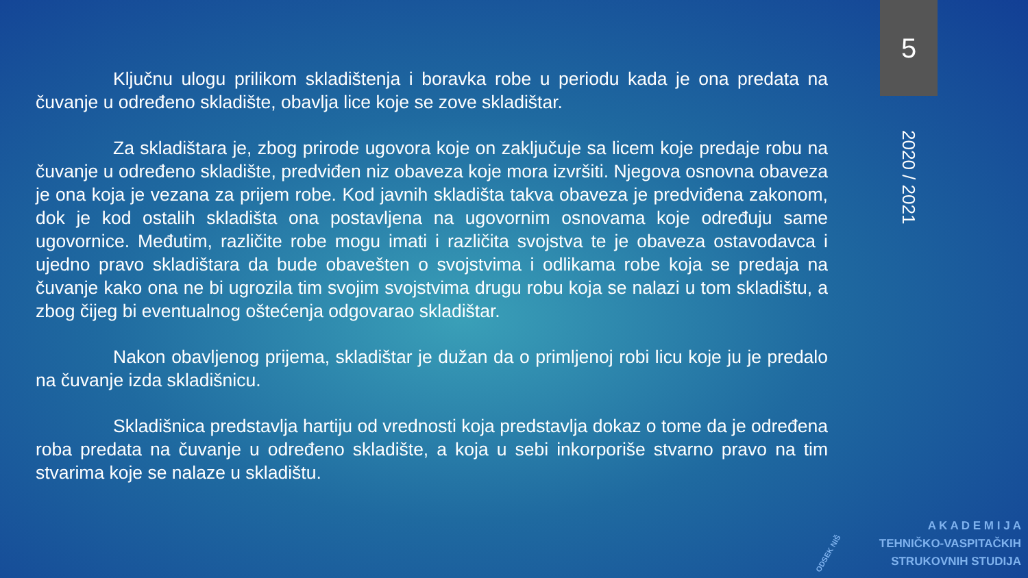5
2020 / 2021
Ključnu ulogu prilikom skladištenja i boravka robe u periodu kada je ona predata na čuvanje u određeno skladište, obavlja lice koje se zove skladištar.
Za skladištara je, zbog prirode ugovora koje on zaključuje sa licem koje predaje robu na čuvanje u određeno skladište, predviđen niz obaveza koje mora izvršiti. Njegova osnovna obaveza je ona koja je vezana za prijem robe. Kod javnih skladišta takva obaveza je predviđena zakonom, dok je kod ostalih skladišta ona postavljena na ugovornim osnovama koje određuju same ugovornice. Međutim, različite robe mogu imati i različita svojstva te je obaveza ostavodavca i ujedno pravo skladištara da bude obavešten o svojstvima i odlikama robe koja se predaja na čuvanje kako ona ne bi ugrozila tim svojim svojstvima drugu robu koja se nalazi u tom skladištu, a zbog čijeg bi eventualnog oštećenja odgovarao skladištar.
Nakon obavljenog prijema, skladištar je dužan da o primljenoj robi licu koje ju je predalo na čuvanje izda skladišnicu.
Skladišnica predstavlja hartiju od vrednosti koja predstavlja dokaz o tome da je određena roba predata na čuvanje u određeno skladište, a koja u sebi inkorporiše stvarno pravo na tim stvarima koje se nalaze u skladištu.
ODSEK NIŠ
A K A D E M I J A
TEHNIČKO-VASPITAČKIH
STRUKOVNIH STUDIJA